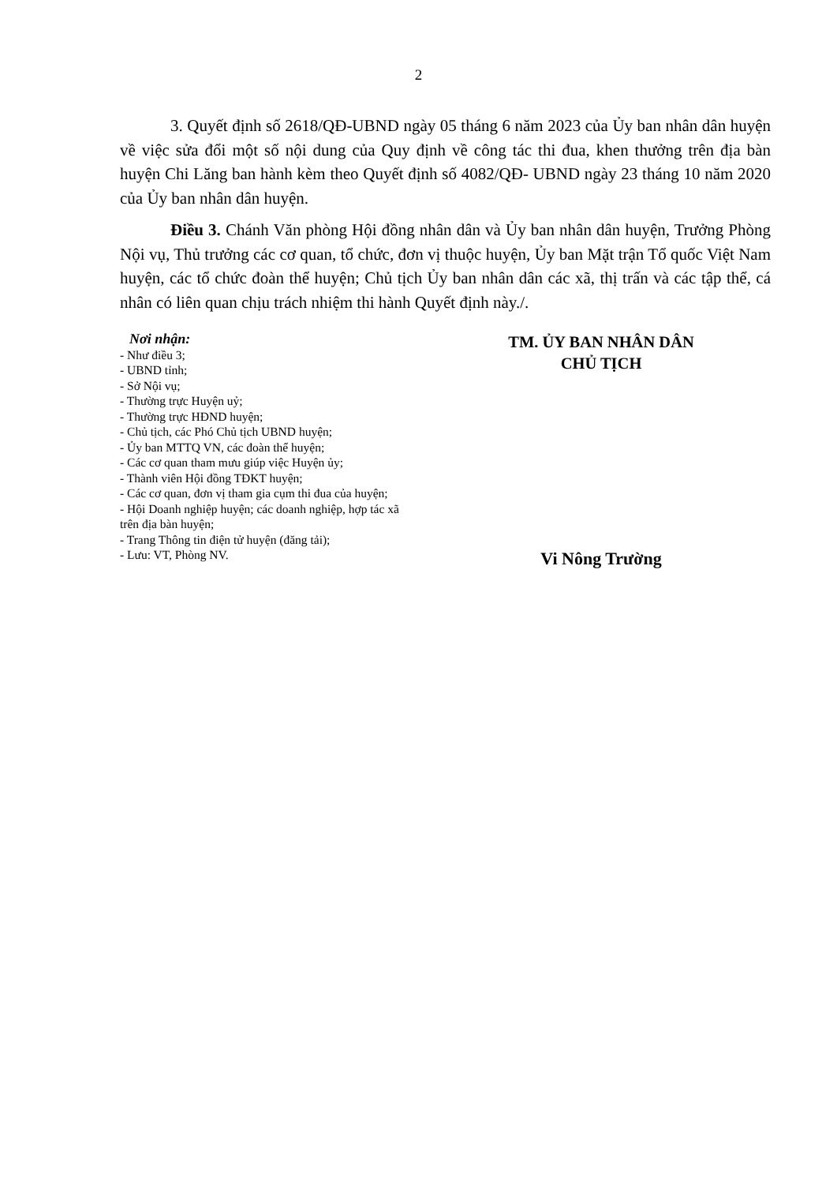2
3. Quyết định số 2618/QĐ-UBND ngày 05 tháng 6 năm 2023 của Ủy ban nhân dân huyện về việc sửa đổi một số nội dung của Quy định về công tác thi đua, khen thưởng trên địa bàn huyện Chi Lăng ban hành kèm theo Quyết định số 4082/QĐ- UBND ngày 23 tháng 10 năm 2020 của Ủy ban nhân dân huyện.
Điều 3. Chánh Văn phòng Hội đồng nhân dân và Ủy ban nhân dân huyện, Trưởng Phòng Nội vụ, Thủ trưởng các cơ quan, tổ chức, đơn vị thuộc huyện, Ủy ban Mặt trận Tổ quốc Việt Nam huyện, các tổ chức đoàn thể huyện; Chủ tịch Ủy ban nhân dân các xã, thị trấn và các tập thể, cá nhân có liên quan chịu trách nhiệm thi hành Quyết định này./.
Nơi nhận:
- Như điều 3;
- UBND tỉnh;
- Sở Nội vụ;
- Thường trực Huyện uỷ;
- Thường trực HĐND huyện;
- Chủ tịch, các Phó Chủ tịch UBND huyện;
- Ủy ban MTTQ VN, các đoàn thể huyện;
- Các cơ quan tham mưu giúp việc Huyện ủy;
- Thành viên Hội đồng TĐKT huyện;
- Các cơ quan, đơn vị tham gia cụm thi đua của huyện;
- Hội Doanh nghiệp huyện; các doanh nghiệp, hợp tác xã trên địa bàn huyện;
- Trang Thông tin điện tử huyện (đăng tải);
- Lưu: VT, Phòng NV.
TM. ỦY BAN NHÂN DÂN
CHỦ TỊCH
Vi Nông Trường